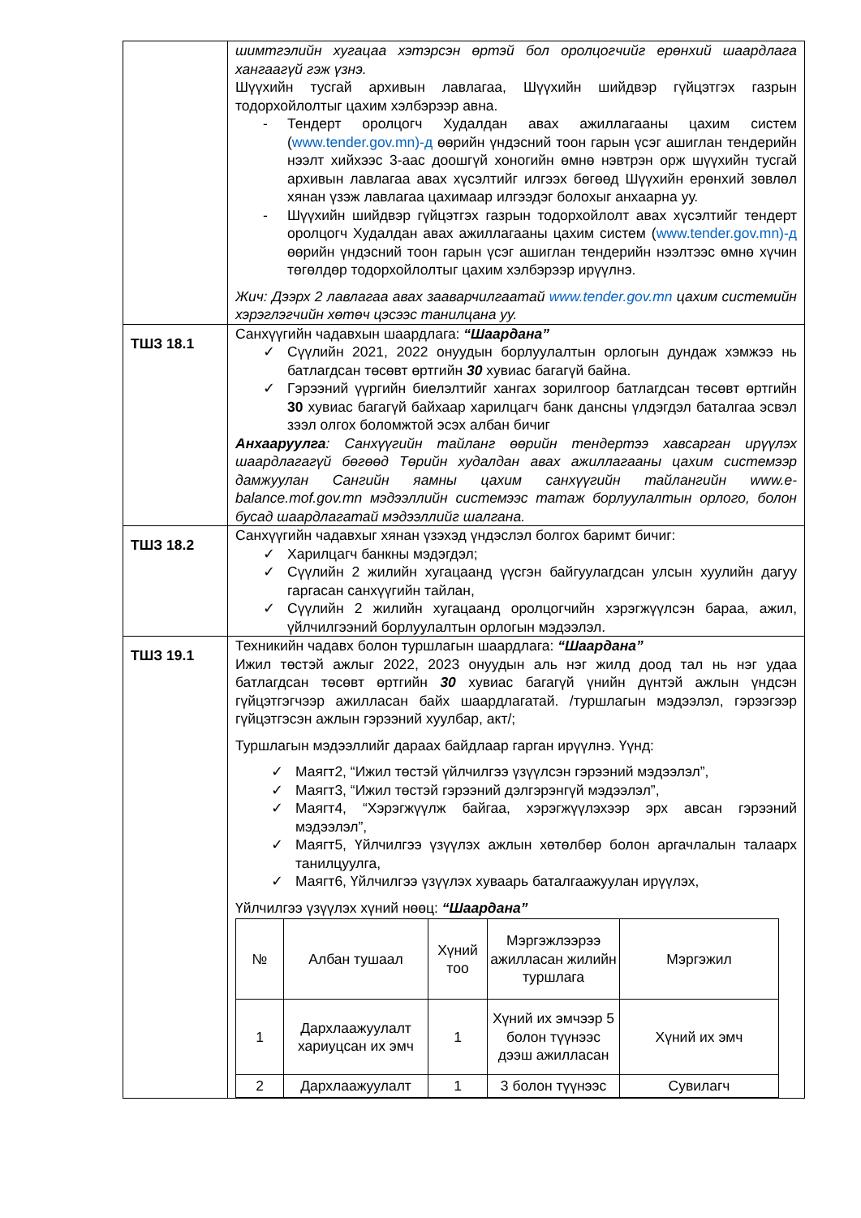| | шимтгэлийн хугацаа хэтэрсэн өртэй бол оролцогчийг ерөнхий шаардлага хангаагүй гэж үзнэ. Шүүхийн тусгай архивын лавлагаа, Шүүхийн шийдвэр гүйцэтгэх газрын тодорхойлолтыг цахим хэлбэрээр авна. - Тендерт оролцогч Худалдан авах ажиллагааны цахим систем ( www.tender.gov.mn)-д өөрийн үндэсний тоон гарын үсэг ашиглан тендерийн нээлт хийхээс 3-аас доошгүй хоногийн өмнө нэвтрэн орж шүүхийн тусгай архивын лавлагаа авах хүсэлтийг илгээх бөгөөд Шүүхийн ерөнхий зөвлөл хянан үзэж лавлагаа цахимаар илгээдэг болохыг анхаарна уу. - Шүүхийн шийдвэр гүйцэтгэх газрын тодорхойлолт авах хүсэлтийг тендерт оролцогч Худалдан авах ажиллагааны цахим систем ( www.tender.gov.mn)-д өөрийн үндэсний тоон гарын үсэг ашиглан тендерийн нээлтээс өмнө хүчин төгөлдөр тодорхойлолтыг цахим хэлбэрээр ирүүлнэ. Жич: Дээрх 2 лавлагаа авах зааварчилгаатай www.tender.gov.mn цахим системийн хэрэглэгчийн хөтөч цэсээс танилцана уу. |
| ТШЗ 18.1 | Санхүүгийн чадавхын шаардлага: “Шаардана” ✓ Сүүлийн 2021, 2022 онуудын борлуулалтын орлогын дундаж хэмжээ нь батлагдсан төсөвт өртгийн 30 хувиас багагүй байна. ✓ Гэрээний үүргийн биелэлтийг хангах зорилгоор батлагдсан төсөвт өртгийн 30 хувиас багагүй байхаар харилцагч банк дансны үлдэгдэл баталгаа эсвэл зээл олгох боломжтой эсэх албан бичиг Анхааруулга : Санхүүгийн тайланг өөрийн тендертээ хавсарган ирүүлэх шаардлагагүй бөгөөд Төрийн худалдан авах ажиллагааны цахим системээр дамжуулан Сангийн яамны цахим санхүүгийн тайлангийн www.e-balance.mof.gov.mn мэдээллийн системээс татаж борлуулалтын орлого, болон бусад шаардлагатай мэдээллийг шалгана. |
| ТШЗ 18.2 | Санхүүгийн чадавхыг хянан үзэхэд үндэслэл болгох баримт бичиг: ✓ Харилцагч банкны мэдэгдэл; ✓ Сүүлийн 2 жилийн хугацаанд үүсгэн байгуулагдсан улсын хуулийн дагуу гаргасан санхүүгийн тайлан, ✓ Сүүлийн 2 жилийн хугацаанд оролцогчийн хэрэгжүүлсэн бараа, ажил, үйлчилгээний борлуулалтын орлогын мэдээлэл. |
| ТШЗ 19.1 | Техникийн чадавх болон туршлагын шаардлага: “Шаардана” Ижил төстэй ажлыг 2022, 2023 онуудын аль нэг жилд доод тал нь нэг удаа батлагдсан төсөвт өртгийн 30 хувиас багагүй үнийн дүнтэй ажлын үндсэн гүйцэтгэгчээр ажилласан байх шаардлагатай. /туршлагын мэдээлэл, гэрээгээр гүйцэтгэсэн ажлын гэрээний хуулбар, акт/; Туршлагын мэдээллийг дараах байдлаар гарган ирүүлнэ. Үүнд: ✓ Маягт2, “Ижил төстэй үйлчилгээ үзүүлсэн гэрээний мэдээлэл”, ✓ Маягт3, “Ижил төстэй гэрээний дэлгэрэнгүй мэдээлэл”, ✓ Маягт4, “Хэрэгжүүлж байгаа, хэрэгжүүлэхээр эрх авсан гэрээний мэдээлэл”, ✓ Маягт5, Үйлчилгээ үзүүлэх ажлын хөтөлбөр болон аргачлалын талаарх танилцуулга, ✓ Маягт6, Үйлчилгээ үзүүлэх хуваарь баталгаажуулан ирүүлэх, Үйлчилгээ үзүүлэх хүний нөөц: “Шаардана” / № / Албан тушаал / Хүний тоо / Мэргэжлээрээ ажилласан жилийн туршлага / Мэргэжил / / --- / --- / --- / --- / --- / / 1 / Дархлаажуулалт хариуцсан их эмч / 1 / Хүний их эмчээр 5 болон түүнээс дээш ажилласан / Хүний их эмч / / 2 / Дархлаажуулалт / 1 / 3 болон түүнээс / Сувилагч / |